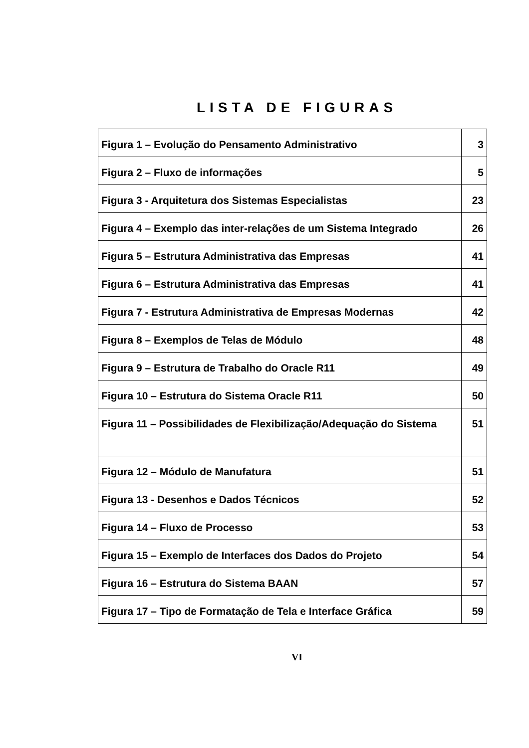LISTA DE FIGURAS
| Figura 1 – Evolução do Pensamento Administrativo | 3 |
| Figura 2 – Fluxo de informações | 5 |
| Figura 3 - Arquitetura dos Sistemas Especialistas | 23 |
| Figura 4 – Exemplo das inter-relações de um Sistema Integrado | 26 |
| Figura 5 – Estrutura Administrativa das Empresas | 41 |
| Figura 6 – Estrutura Administrativa das Empresas | 41 |
| Figura 7 - Estrutura Administrativa de Empresas Modernas | 42 |
| Figura 8 – Exemplos de Telas de Módulo | 48 |
| Figura 9 – Estrutura de Trabalho do Oracle R11 | 49 |
| Figura 10 – Estrutura do Sistema Oracle R11 | 50 |
| Figura 11 – Possibilidades de Flexibilização/Adequação do Sistema | 51 |
| Figura 12 – Módulo de Manufatura | 51 |
| Figura 13 - Desenhos e Dados Técnicos | 52 |
| Figura 14 – Fluxo de Processo | 53 |
| Figura 15 – Exemplo de Interfaces dos Dados do Projeto | 54 |
| Figura 16 – Estrutura do Sistema BAAN | 57 |
| Figura 17 – Tipo de Formatação de Tela e Interface Gráfica | 59 |
VI